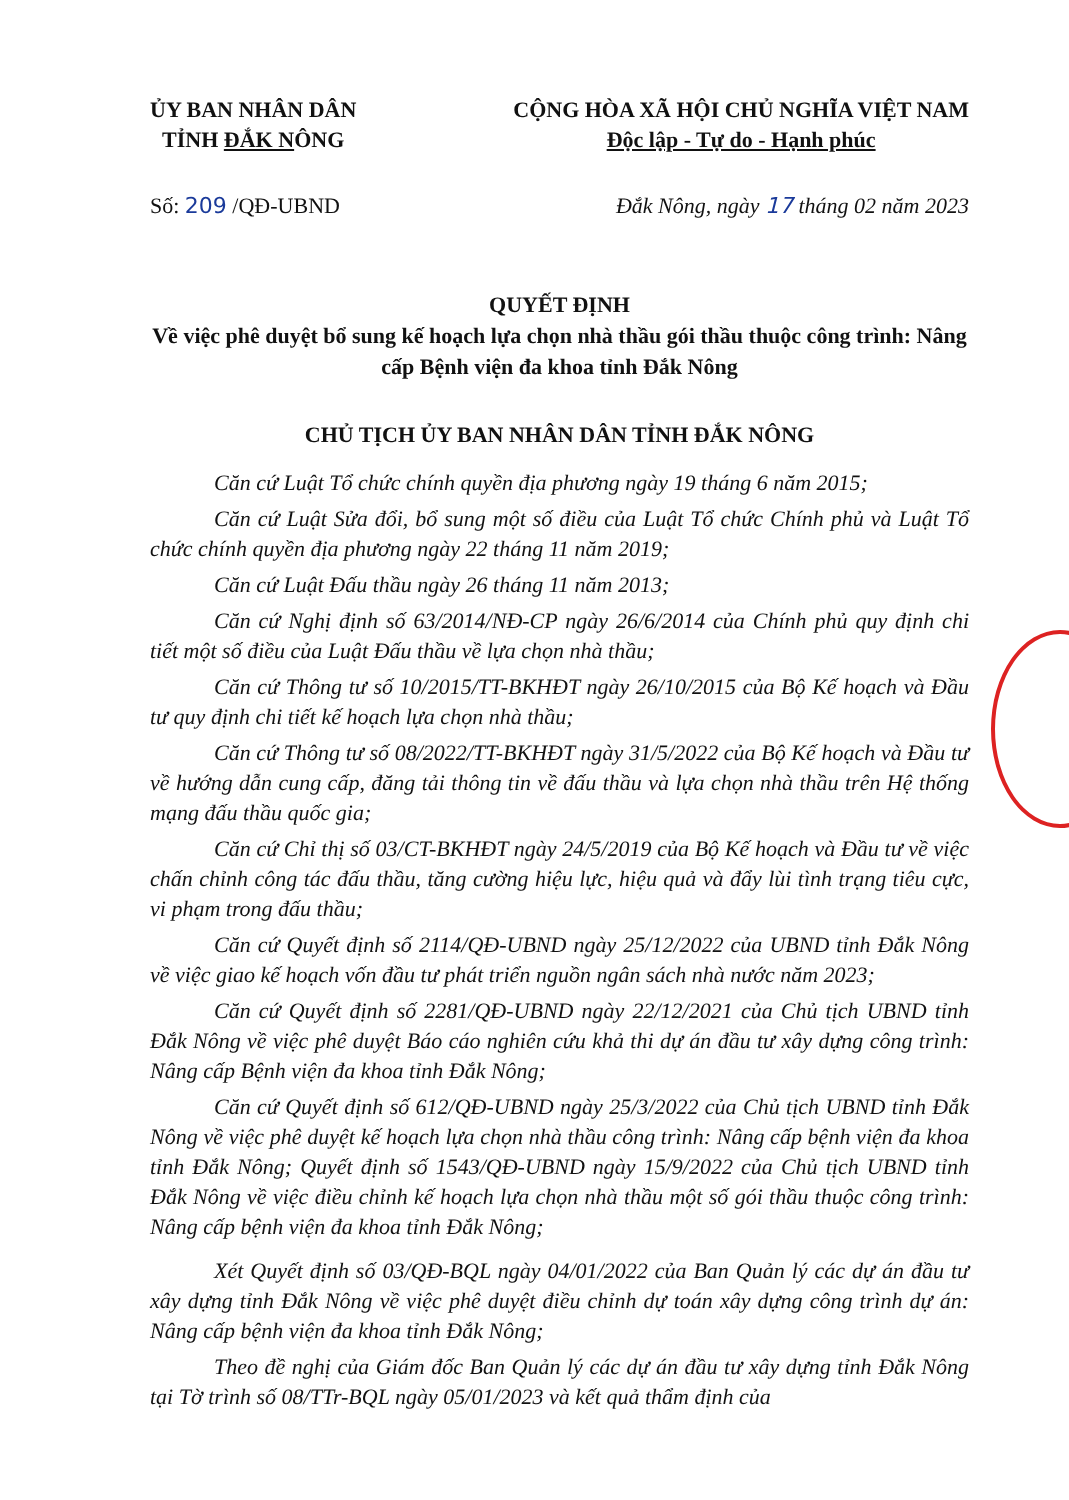ỦY BAN NHÂN DÂN
TỈNH ĐẮK NÔNG
CỘNG HÒA XÃ HỘI CHỦ NGHĨA VIỆT NAM
Độc lập - Tự do - Hạnh phúc
Số: 209 /QĐ-UBND Đắk Nông, ngày 17 tháng 02 năm 2023
QUYẾT ĐỊNH
Về việc phê duyệt bổ sung kế hoạch lựa chọn nhà thầu gói thầu thuộc công trình: Nâng cấp Bệnh viện đa khoa tỉnh Đắk Nông
CHỦ TỊCH ỦY BAN NHÂN DÂN TỈNH ĐẮK NÔNG
Căn cứ Luật Tổ chức chính quyền địa phương ngày 19 tháng 6 năm 2015;
Căn cứ Luật Sửa đổi, bổ sung một số điều của Luật Tổ chức Chính phủ và Luật Tổ chức chính quyền địa phương ngày 22 tháng 11 năm 2019;
Căn cứ Luật Đấu thầu ngày 26 tháng 11 năm 2013;
Căn cứ Nghị định số 63/2014/NĐ-CP ngày 26/6/2014 của Chính phủ quy định chi tiết một số điều của Luật Đấu thầu về lựa chọn nhà thầu;
Căn cứ Thông tư số 10/2015/TT-BKHĐT ngày 26/10/2015 của Bộ Kế hoạch và Đầu tư quy định chi tiết kế hoạch lựa chọn nhà thầu;
Căn cứ Thông tư số 08/2022/TT-BKHĐT ngày 31/5/2022 của Bộ Kế hoạch và Đầu tư về hướng dẫn cung cấp, đăng tải thông tin về đấu thầu và lựa chọn nhà thầu trên Hệ thống mạng đấu thầu quốc gia;
Căn cứ Chỉ thị số 03/CT-BKHĐT ngày 24/5/2019 của Bộ Kế hoạch và Đầu tư về việc chấn chỉnh công tác đấu thầu, tăng cường hiệu lực, hiệu quả và đẩy lùi tình trạng tiêu cực, vi phạm trong đấu thầu;
Căn cứ Quyết định số 2114/QĐ-UBND ngày 25/12/2022 của UBND tỉnh Đắk Nông về việc giao kế hoạch vốn đầu tư phát triển nguồn ngân sách nhà nước năm 2023;
Căn cứ Quyết định số 2281/QĐ-UBND ngày 22/12/2021 của Chủ tịch UBND tỉnh Đắk Nông về việc phê duyệt Báo cáo nghiên cứu khả thi dự án đầu tư xây dựng công trình: Nâng cấp Bệnh viện đa khoa tỉnh Đắk Nông;
Căn cứ Quyết định số 612/QĐ-UBND ngày 25/3/2022 của Chủ tịch UBND tỉnh Đắk Nông về việc phê duyệt kế hoạch lựa chọn nhà thầu công trình: Nâng cấp bệnh viện đa khoa tỉnh Đắk Nông; Quyết định số 1543/QĐ-UBND ngày 15/9/2022 của Chủ tịch UBND tỉnh Đắk Nông về việc điều chỉnh kế hoạch lựa chọn nhà thầu một số gói thầu thuộc công trình: Nâng cấp bệnh viện đa khoa tỉnh Đắk Nông;
Xét Quyết định số 03/QĐ-BQL ngày 04/01/2022 của Ban Quản lý các dự án đầu tư xây dựng tỉnh Đắk Nông về việc phê duyệt điều chỉnh dự toán xây dựng công trình dự án: Nâng cấp bệnh viện đa khoa tỉnh Đắk Nông;
Theo đề nghị của Giám đốc Ban Quản lý các dự án đầu tư xây dựng tỉnh Đắk Nông tại Tờ trình số 08/TTr-BQL ngày 05/01/2023 và kết quả thẩm định của